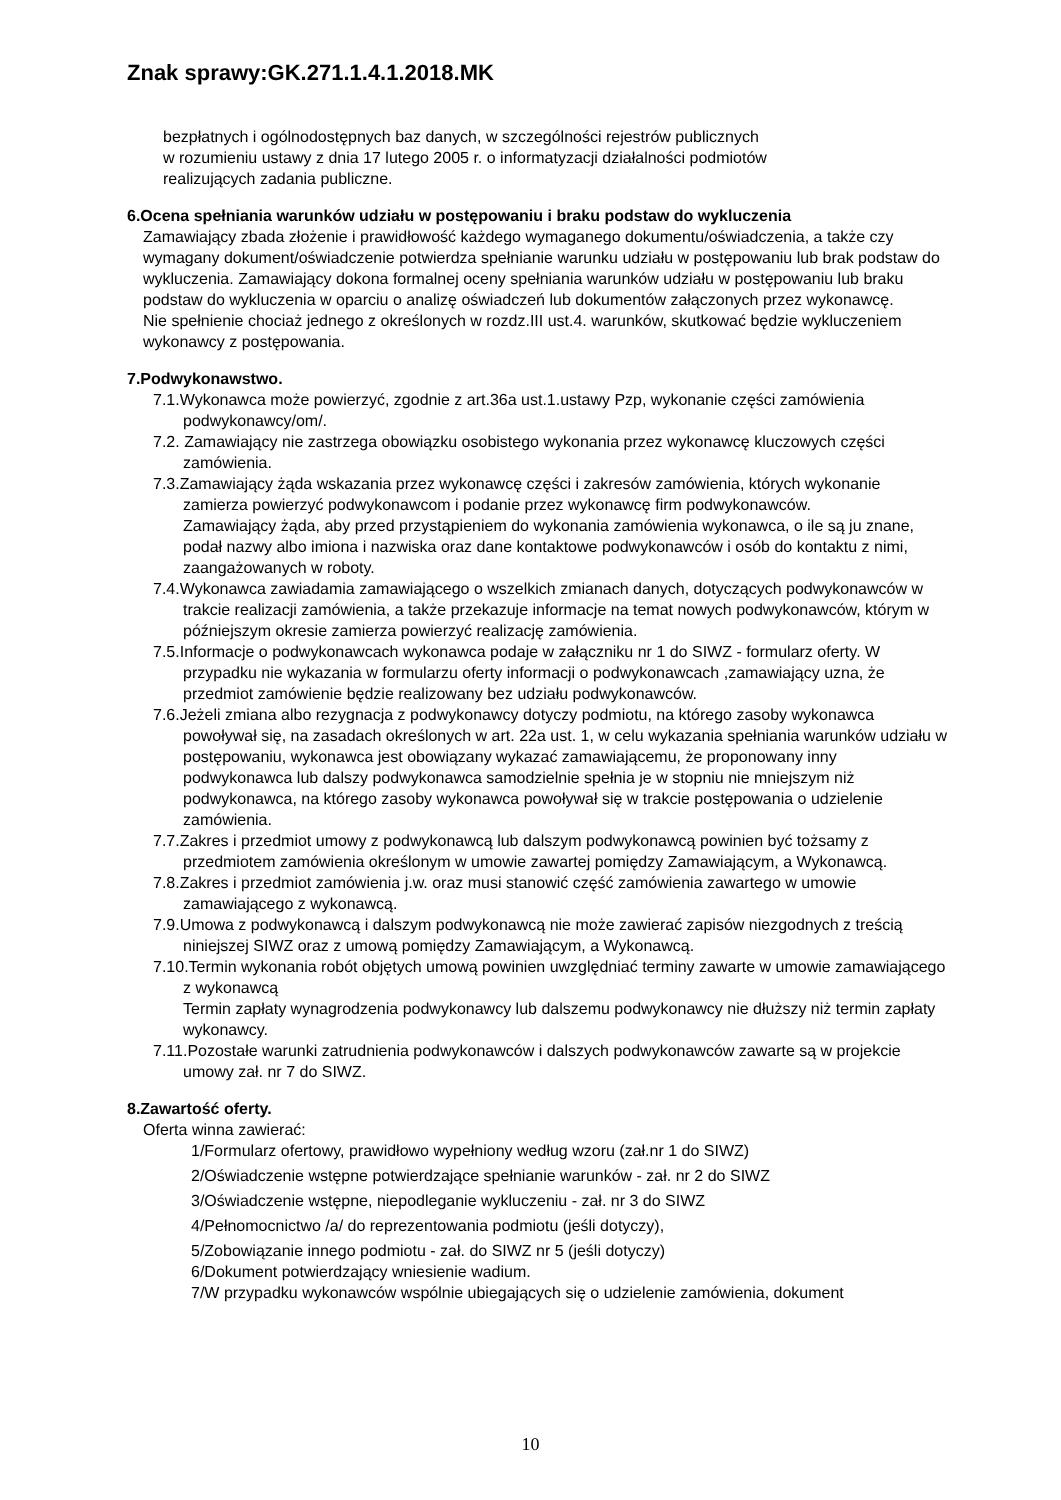Znak sprawy:GK.271.1.4.1.2018.MK
bezpłatnych i ogólnodostępnych baz danych, w szczególności rejestrów publicznych
w rozumieniu ustawy z dnia 17 lutego 2005 r. o informatyzacji działalności podmiotów
realizujących zadania publiczne.
6.Ocena spełniania warunków udziału w postępowaniu i braku podstaw do wykluczenia
Zamawiający zbada złożenie i prawidłowość każdego wymaganego dokumentu/oświadczenia, a także czy wymagany dokument/oświadczenie potwierdza spełnianie warunku udziału w postępowaniu lub brak podstaw do wykluczenia. Zamawiający dokona formalnej oceny spełniania warunków udziału w postępowaniu lub braku podstaw do wykluczenia w oparciu o analizę oświadczeń lub dokumentów załączonych przez wykonawcę.
Nie spełnienie chociaż jednego z określonych w rozdz.III ust.4. warunków, skutkować będzie wykluczeniem wykonawcy z postępowania.
7.Podwykonawstwo.
7.1.Wykonawca może powierzyć, zgodnie z art.36a ust.1.ustawy Pzp, wykonanie części zamówienia podwykonawcy/om/.
7.2. Zamawiający nie zastrzega obowiązku osobistego wykonania przez wykonawcę kluczowych części zamówienia.
7.3.Zamawiający żąda wskazania przez wykonawcę części i zakresów zamówienia, których wykonanie zamierza powierzyć podwykonawcom i podanie przez wykonawcę firm podwykonawców.
Zamawiający żąda, aby przed przystąpieniem do wykonania zamówienia wykonawca, o ile są ju znane, podał nazwy albo imiona i nazwiska oraz dane kontaktowe podwykonawców i osób do kontaktu z nimi, zaangażowanych w roboty.
7.4.Wykonawca zawiadamia zamawiającego o wszelkich zmianach danych, dotyczących podwykonawców w trakcie realizacji zamówienia, a także przekazuje informacje na temat nowych podwykonawców, którym w późniejszym okresie zamierza powierzyć realizację zamówienia.
7.5.Informacje o podwykonawcach wykonawca podaje w załączniku nr 1 do SIWZ - formularz oferty. W przypadku nie wykazania w formularzu oferty informacji o podwykonawcach ,zamawiający uzna, że przedmiot zamówienie będzie realizowany bez udziału podwykonawców.
7.6.Jeżeli zmiana albo rezygnacja z podwykonawcy dotyczy podmiotu, na którego zasoby wykonawca powoływał się, na zasadach określonych w art. 22a ust. 1, w celu wykazania spełniania warunków udziału w postępowaniu, wykonawca jest obowiązany wykazać zamawiającemu, że proponowany inny podwykonawca lub dalszy podwykonawca samodzielnie spełnia je w stopniu nie mniejszym niż podwykonawca, na którego zasoby wykonawca powoływał się w trakcie postępowania o udzielenie zamówienia.
7.7.Zakres i przedmiot umowy z podwykonawcą lub dalszym podwykonawcą powinien być tożsamy z przedmiotem zamówienia określonym w umowie zawartej pomiędzy Zamawiającym, a Wykonawcą.
7.8.Zakres i przedmiot zamówienia j.w. oraz musi stanowić część zamówienia zawartego w umowie zamawiającego z wykonawcą.
7.9.Umowa z podwykonawcą i dalszym podwykonawcą nie może zawierać zapisów niezgodnych z treścią niniejszej SIWZ oraz z umową pomiędzy Zamawiającym, a Wykonawcą.
7.10.Termin wykonania robót objętych umową powinien uwzględniać terminy zawarte w umowie zamawiającego z wykonawcą
Termin zapłaty wynagrodzenia podwykonawcy lub dalszemu podwykonawcy nie dłuższy niż termin zapłaty wykonawcy.
7.11.Pozostałe warunki zatrudnienia podwykonawców i dalszych podwykonawców zawarte są w projekcie umowy zał. nr 7 do SIWZ.
8.Zawartość oferty.
Oferta winna zawierać:
1/Formularz ofertowy, prawidłowo wypełniony według wzoru (zał.nr 1 do SIWZ)
2/Oświadczenie wstępne potwierdzające spełnianie warunków - zał. nr 2 do SIWZ
3/Oświadczenie wstępne, niepodleganie wykluczeniu - zał. nr 3 do SIWZ
4/Pełnomocnictwo /a/ do reprezentowania podmiotu (jeśli dotyczy),
5/Zobowiązanie innego podmiotu - zał. do SIWZ nr 5 (jeśli dotyczy)
6/Dokument potwierdzający wniesienie wadium.
7/W przypadku wykonawców wspólnie ubiegających się o udzielenie zamówienia, dokument
10